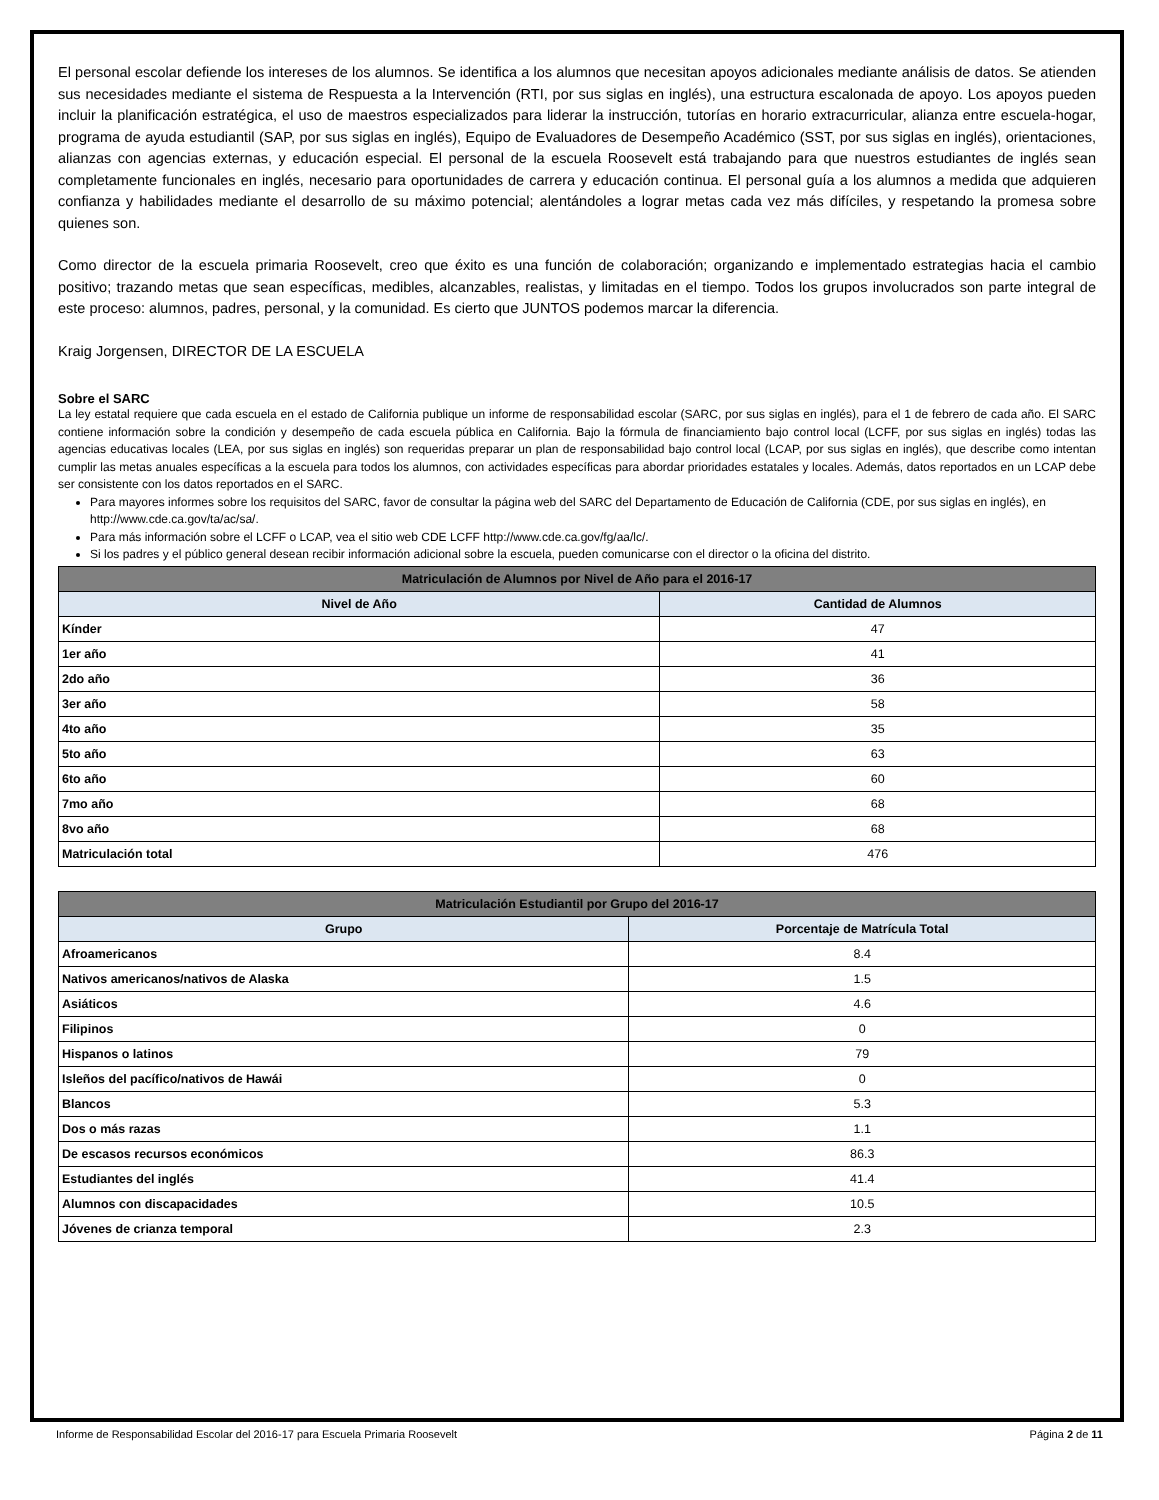El personal escolar defiende los intereses de los alumnos. Se identifica a los alumnos que necesitan apoyos adicionales mediante análisis de datos. Se atienden sus necesidades mediante el sistema de Respuesta a la Intervención (RTI, por sus siglas en inglés), una estructura escalonada de apoyo. Los apoyos pueden incluir la planificación estratégica, el uso de maestros especializados para liderar la instrucción, tutorías en horario extracurricular, alianza entre escuela-hogar, programa de ayuda estudiantil (SAP, por sus siglas en inglés), Equipo de Evaluadores de Desempeño Académico (SST, por sus siglas en inglés), orientaciones, alianzas con agencias externas, y educación especial. El personal de la escuela Roosevelt está trabajando para que nuestros estudiantes de inglés sean completamente funcionales en inglés, necesario para oportunidades de carrera y educación continua. El personal guía a los alumnos a medida que adquieren confianza y habilidades mediante el desarrollo de su máximo potencial; alentándoles a lograr metas cada vez más difíciles, y respetando la promesa sobre quienes son.
Como director de la escuela primaria Roosevelt, creo que éxito es una función de colaboración; organizando e implementado estrategias hacia el cambio positivo; trazando metas que sean específicas, medibles, alcanzables, realistas, y limitadas en el tiempo. Todos los grupos involucrados son parte integral de este proceso: alumnos, padres, personal, y la comunidad. Es cierto que JUNTOS podemos marcar la diferencia.
Kraig Jorgensen, DIRECTOR DE LA ESCUELA
Sobre el SARC
La ley estatal requiere que cada escuela en el estado de California publique un informe de responsabilidad escolar (SARC, por sus siglas en inglés), para el 1 de febrero de cada año. El SARC contiene información sobre la condición y desempeño de cada escuela pública en California. Bajo la fórmula de financiamiento bajo control local (LCFF, por sus siglas en inglés) todas las agencias educativas locales (LEA, por sus siglas en inglés) son requeridas preparar un plan de responsabilidad bajo control local (LCAP, por sus siglas en inglés), que describe como intentan cumplir las metas anuales específicas a la escuela para todos los alumnos, con actividades específicas para abordar prioridades estatales y locales. Además, datos reportados en un LCAP debe ser consistente con los datos reportados en el SARC.
Para mayores informes sobre los requisitos del SARC, favor de consultar la página web del SARC del Departamento de Educación de California (CDE, por sus siglas en inglés), en http://www.cde.ca.gov/ta/ac/sa/.
Para más información sobre el LCFF o LCAP, vea el sitio web CDE LCFF http://www.cde.ca.gov/fg/aa/lc/.
Si los padres y el público general desean recibir información adicional sobre la escuela, pueden comunicarse con el director o la oficina del distrito.
| Matriculación de Alumnos por Nivel de Año para el 2016-17 | |
| --- | --- |
| Nivel de Año | Cantidad de Alumnos |
| Kínder | 47 |
| 1er año | 41 |
| 2do año | 36 |
| 3er año | 58 |
| 4to año | 35 |
| 5to año | 63 |
| 6to año | 60 |
| 7mo año | 68 |
| 8vo año | 68 |
| Matriculación total | 476 |
| Matriculación Estudiantil por Grupo del 2016-17 | |
| --- | --- |
| Grupo | Porcentaje de Matrícula Total |
| Afroamericanos | 8.4 |
| Nativos americanos/nativos de Alaska | 1.5 |
| Asiáticos | 4.6 |
| Filipinos | 0 |
| Hispanos o latinos | 79 |
| Isleños del pacífico/nativos de Hawái | 0 |
| Blancos | 5.3 |
| Dos o más razas | 1.1 |
| De escasos recursos económicos | 86.3 |
| Estudiantes del inglés | 41.4 |
| Alumnos con discapacidades | 10.5 |
| Jóvenes de crianza temporal | 2.3 |
Informe de Responsabilidad Escolar del 2016-17 para Escuela Primaria Roosevelt Página 2 de 11